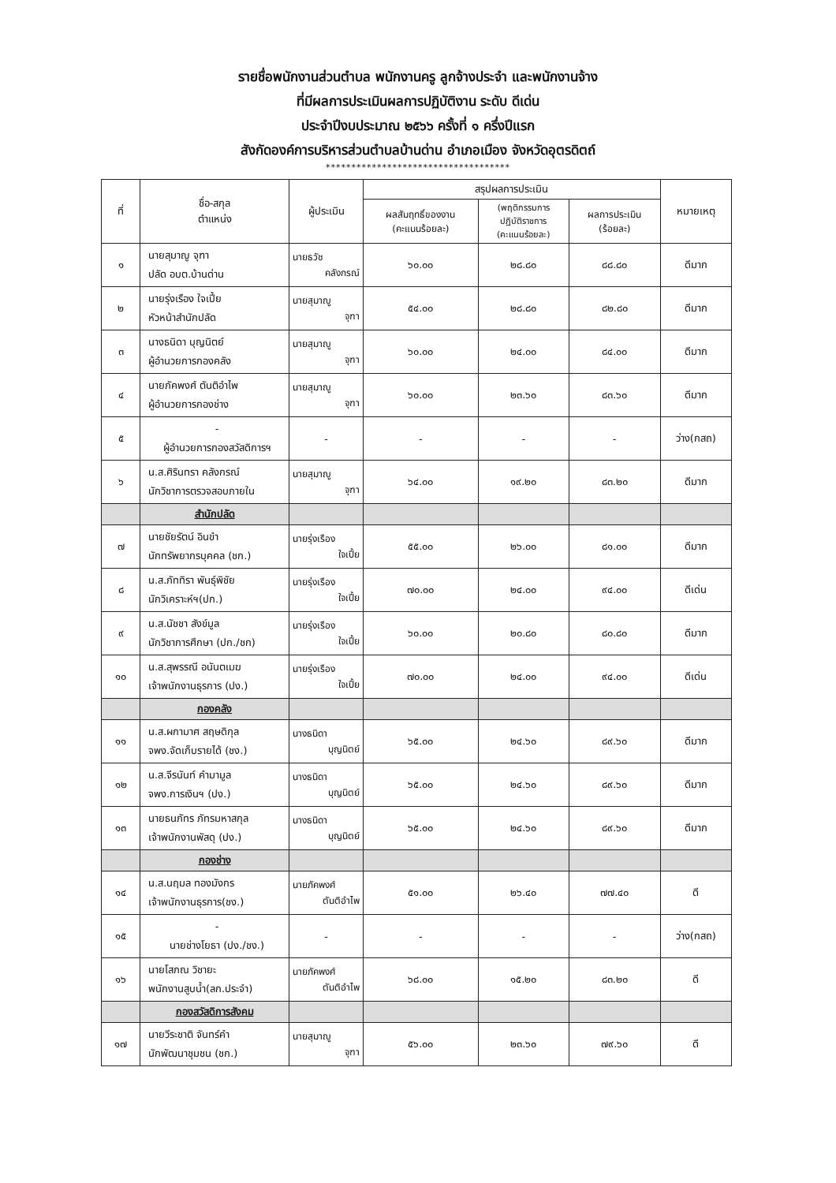รายชื่อพนักงานส่วนตำบล พนักงานครู ลูกจ้างประจำ และพนักงานจ้าง
ที่มีผลการประเมินผลการปฏิบัติงาน ระดับ ดีเด่น
ประจำปีงบประมาณ ๒๕๖๖ ครั้งที่ ๑ ครึ่งปีแรก
สังกัดองค์การบริหารส่วนตำบลบ้านด่าน อำเภอเมือง จังหวัดอุตรดิตถ์
************************************
| ที่ | ชื่อ-สกุล ตำแหน่ง | ผู้ประเมิน | สรุปผลการประเมิน | | | หมายเหตุ |
| --- | --- | --- | --- | --- | --- | --- |
| | | | ผลสัมฤทธิ์ของงาน (คะแนนร้อยละ) | (พฤติกรรมการ ปฏิบัติราชการ (คะแนนร้อยละ) | ผลการประเมิน (ร้อยละ) | |
| ๑ | นายสุมาญู จุฑา ปลัด อบต.บ้านด่าน | นายธวัช คลังกรณ์ | ๖๐.๐๐ | ๒๘.๘๐ | ๘๘.๘๐ | ดีมาก |
| ๒ | นายรุ่งเรือง ใจเปี้ย หัวหน้าสำนักปลัด | นายสุมาญู จุฑา | ๕๔.๐๐ | ๒๘.๘๐ | ๘๒.๘๐ | ดีมาก |
| ๓ | นางธนิดา บุญนิตย์ ผู้อำนวยการกองคลัง | นายสุมาญู จุฑา | ๖๐.๐๐ | ๒๔.๐๐ | ๘๔.๐๐ | ดีมาก |
| ๔ | นายภัคพงศ์ ตันติอำไพ ผู้อำนวยการกองช่าง | นายสุมาญู จุฑา | ๖๐.๐๐ | ๒๓.๖๐ | ๘๓.๖๐ | ดีมาก |
| ๕ | - ผู้อำนวยการกองสวัสดิการฯ | - | - | - | - | ว่าง(กสถ) |
| ๖ | น.ส.ศิรินทรา คลังกรณ์ นักวิชาการตรวจสอบภายใน | นายสุมาญู จุฑา | ๖๔.๐๐ | ๑๙.๒๐ | ๘๓.๒๐ | ดีมาก |
| | สำนักปลัด | | | | | |
| ๗ | นายชัยรัตน์ อินขำ นักทรัพยากรบุคคล (ชก.) | นายรุ่งเรือง ใจเปี้ย | ๕๕.๐๐ | ๒๖.๐๐ | ๘๑.๐๐ | ดีมาก |
| ๘ | น.ส.ภัททิรา พันธุ์พิชัย นักวิเคราะห์ฯ(ปก.) | นายรุ่งเรือง ใจเปี้ย | ๗๐.๐๐ | ๒๔.๐๐ | ๙๔.๐๐ | ดีเด่น |
| ๙ | น.ส.นัชชา สังข์มูล นักวิชาการศึกษา (ปก./ชก) | นายรุ่งเรือง ใจเปี้ย | ๖๐.๐๐ | ๒๐.๘๐ | ๘๐.๘๐ | ดีมาก |
| ๑๐ | น.ส.สุพรรณี อนันตเมฆ เจ้าพนักงานธุรการ (ปง.) | นายรุ่งเรือง ใจเปี้ย | ๗๐.๐๐ | ๒๔.๐๐ | ๙๔.๐๐ | ดีเด่น |
| | กองคลัง | | | | | |
| ๑๑ | น.ส.ผกามาศ สฤษดิกุล จพง.จัดเก็บรายได้ (ชง.) | นางธนิดา บุญนิตย์ | ๖๕.๐๐ | ๒๔.๖๐ | ๘๙.๖๐ | ดีมาก |
| ๑๒ | น.ส.จีรนันท์ คำมามูล จพง.การเงินฯ (ปง.) | นางธนิดา บุญนิตย์ | ๖๕.๐๐ | ๒๔.๖๐ | ๘๙.๖๐ | ดีมาก |
| ๑๓ | นายธนภัทร ภัทรมหาสกุล เจ้าพนักงานพัสดุ (ปง.) | นางธนิดา บุญนิตย์ | ๖๕.๐๐ | ๒๔.๖๐ | ๘๙.๖๐ | ดีมาก |
| | กองช่าง | | | | | |
| ๑๔ | น.ส.นฤมล ทองมังกร เจ้าพนักงานธุรการ(ชง.) | นายภัคพงศ์ ตันติอำไพ | ๕๑.๐๐ | ๒๖.๔๐ | ๗๗.๔๐ | ดี |
| ๑๕ | - นายช่างโยธา (ปง./ชง.) | - | - | - | - | ว่าง(กสถ) |
| ๑๖ | นายโสภณ วิชายะ พนักงานสูบน้ำ(ลก.ประจำ) | นายภัคพงศ์ ตันติอำไพ | ๖๘.๐๐ | ๑๕.๒๐ | ๘๓.๒๐ | ดี |
| | กองสวัสดิการสังคม | | | | | |
| ๑๗ | นายวีระชาติ จันทร์คำ นักพัฒนาชุมชน (ชก.) | นายสุมาญู จุฑา | ๕๖.๐๐ | ๒๓.๖๐ | ๗๙.๖๐ | ดี |